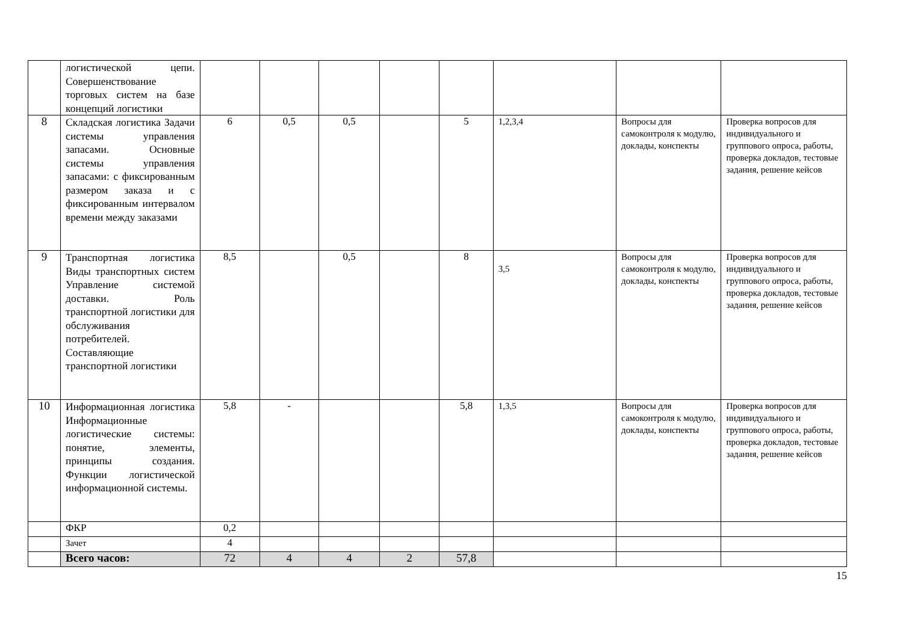| | логистической цепи. Совершенствование торговых систем на базе концепций логистики | | | | | | | | |
| 8 | Складская логистика Задачи системы управления запасами. Основные системы управления запасами: с фиксированным размером заказа и с фиксированным интервалом времени между заказами | 6 | 0,5 | 0,5 | | 5 | 1,2,3,4 | Вопросы для самоконтроля к модулю, доклады, конспекты | Проверка вопросов для индивидуального и группового опроса, работы, проверка докладов, тестовые задания, решение кейсов |
| 9 | Транспортная логистика Виды транспортных систем Управление системой доставки. Роль транспортной логистики для обслуживания потребителей. Составляющие транспортной логистики | 8,5 | | 0,5 | | 8 | 3,5 | Вопросы для самоконтроля к модулю, доклады, конспекты | Проверка вопросов для индивидуального и группового опроса, работы, проверка докладов, тестовые задания, решение кейсов |
| 10 | Информационная логистика Информационные логистические системы: понятие, элементы, принципы создания. Функции логистической информационной системы. | 5,8 | - | | | 5,8 | 1,3,5 | Вопросы для самоконтроля к модулю, доклады, конспекты | Проверка вопросов для индивидуального и группового опроса, работы, проверка докладов, тестовые задания, решение кейсов |
| | ФКР | 0,2 | | | | | | | |
| | Зачет | 4 | | | | | | | |
| | Всего часов: | 72 | 4 | 4 | 2 | 57,8 | | | |
15